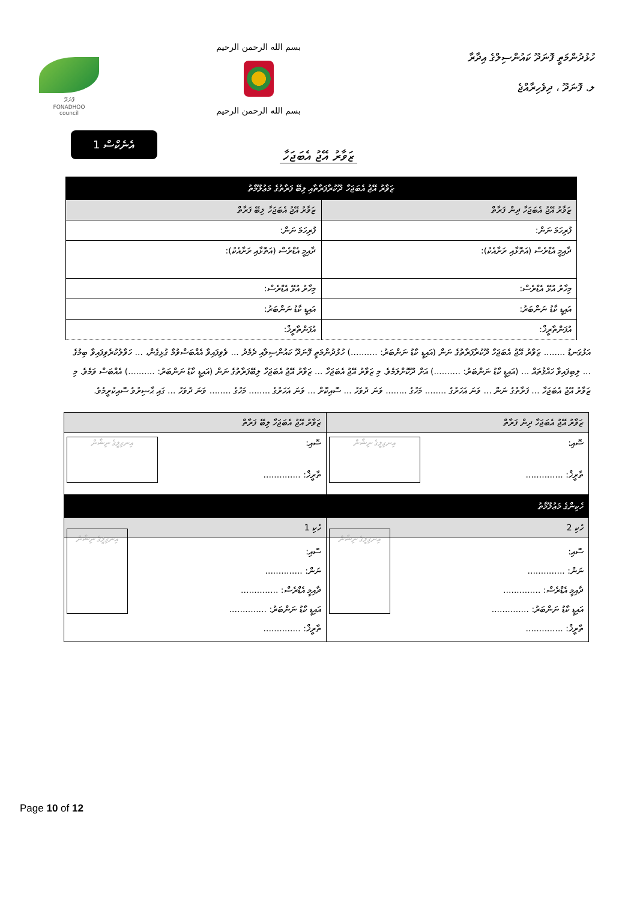ފޮނަދޫ
FONADHOO
council
بسم الله الرحمن الرحيم
بسم الله الرحمن الرحيم
ހުޅުދުންމަތީ ފޮނަދޫ ކައުންސިލްގެ އިދާރާ
ލ. ފޮނަދޫ ، ދިވެހިރާއްޖެ
އެނެކްސް 1
ޒަވާރު އޭޖު އެބަޖަހާ
| ޒަވާރު އޭޖު އެބަޖަހާ ދޫކުރާފަރާތާއި ލިބޭ ފަރާތުގެ މަޢުލޫމާތު | |
| --- | --- |
| ޒަވާރު އޭޖު އެބަޖަހާ ދިން ފަރާތް | ޒަވާރު އޭޖު އެބަޖަހާ ލިބޭ ފަރާތް |
| ފުރިހަމަ ނަން: | ފުރިހަމަ ނަން: |
| ދާއިމީ އެޑްރެސް (އަތޮޅާއި ރަށާއެކު): | ދާއިމީ އެޑްރެސް (އަތޮޅާއި ރަށާއެކު): |
| މިހާރު އުޅޭ އެޑްރެސް: | މިހާރު އުޅޭ އެޑްރެސް: |
| އައިޑީ ކާޑު ނަންބަރު: | އައިޑީ ކާޑު ނަންބަރު: |
| އުފަންތާރީޚް: | އުފަންތާރީޚް: |
އަޅުގަނޑު ........ ޒަވާރު އޭޖު އެބަޖަހާ ދޫކުރާފަރާތުގެ ނަން (އައިޑީ ކާޑު ނަންބަރު: ..........) ހުޅުދުންމަތީ ފޮނަދޫ ކައުންސިލާއި ދެމެދު ... ވެވިފައިވާ އެއްބަސްވުމާ ގުޅިގެން، ... ހަވާލުކުރެވިފައިވާ ބިމުގެ ... ލިބިފައިވާ ހައްޤުތައް ... (އައިޑީ ކާޑު ނަންބަރު: ..........) އަށް ދޫކޮށްލަމެވެ. މި ޒަވާރު އޭޖު އެބަޖަހާ ... ޒަވާރު އޭޖު އެބަޖަހާ ލިބޭފަރާތުގެ ނަން (އައިޑީ ކާޑު ނަންބަރު: ..........) އެއްބަސް ވަމެވެ. މި ޒަވާރު އޭޖު އެބަޖަހާ ... ފަރާތުގެ ނަން ... ވަނަ އަހަރުގެ ........ މަހުގެ ........ ވަނަ ދުވަހު ... ސޮއިކޮށް ... ވަނަ އަހަރުގެ ........ މަހުގެ ........ ވަނަ ދުވަހު ... ގައި ޙާޟިރުވެ ސޮއިކުރީމެވެ.
| ޒަވާރު އޭޖު އެބަޖަހާ ދިން ފަރާތް | ޒަވާރު އޭޖު އެބަޖަހާ ލިބޭ ފަރާތް |
| --- | --- |
| ސޮއި: އިނގިލީގެ ނިޝާން ތާރީޚް: .............. | ސޮއި: އިނގިލީގެ ނިޝާން ތާރީޚް: .............. |
| ހެކިންގެ މަޢުލޫމާތު | |
| ހެކި 2 | ހެކި 1 |
| ސޮއި: ނަން: .............. ދާއިމީ އެޑްރެސް: .............. އައިޑީ ކާޑު ނަންބަރު: .............. ތާރީޚް: .............. އިނގިލީގެ ނިޝާން | ސޮއި: ނަން: .............. ދާއިމީ އެޑްރެސް: .............. އައިޑީ ކާޑު ނަންބަރު: .............. ތާރީޚް: .............. އިނގިލީގެ ނިޝާން |
Page 10 of 12